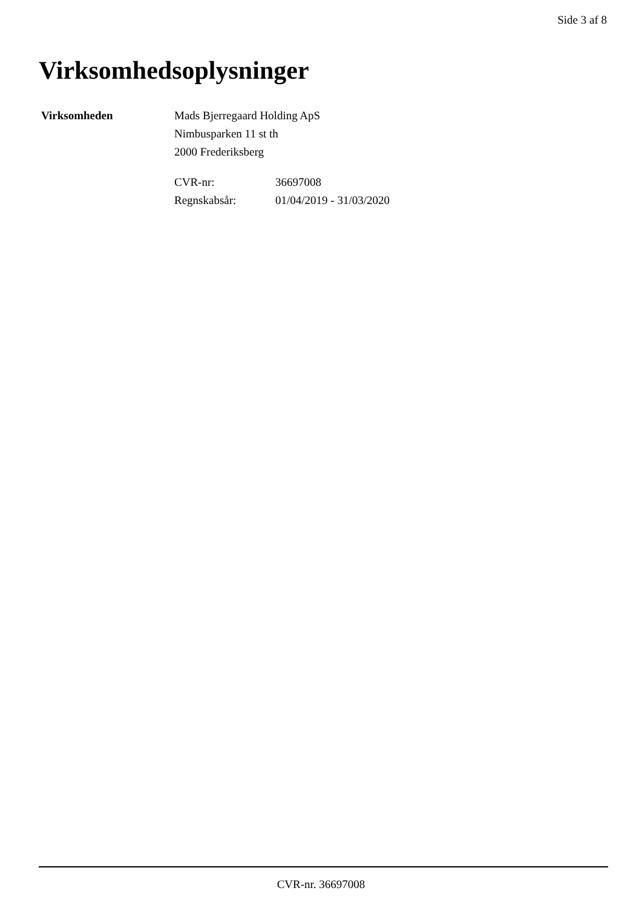Side 3 af 8
Virksomhedsoplysninger
Virksomheden Mads Bjerregaard Holding ApS
Nimbusparken 11 st th
2000 Frederiksberg
CVR-nr:
Regnskabsår:
36697008
01/04/2019 - 31/03/2020
CVR-nr. 36697008